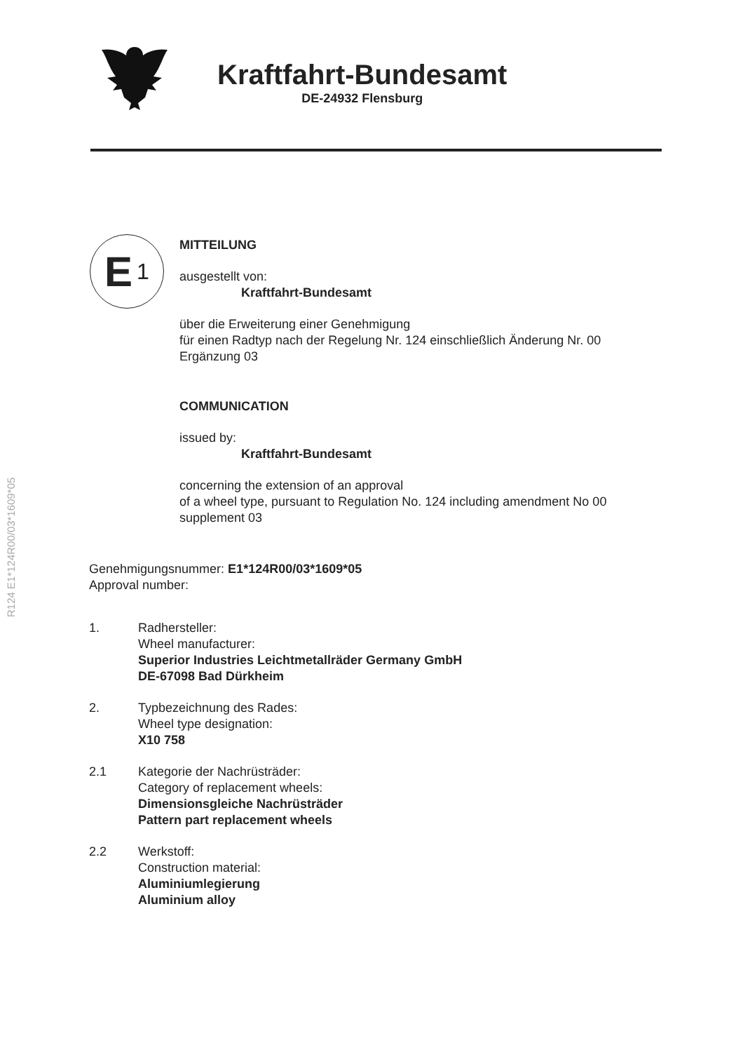R124 E1*124R00/03*1609*05
Kraftfahrt-Bundesamt
DE-24932 Flensburg
E 1
MITTEILUNG
ausgestellt von:
Kraftfahrt-Bundesamt
über die Erweiterung einer Genehmigung
für einen Radtyp nach der Regelung Nr. 124 einschließlich Änderung Nr. 00
Ergänzung 03
COMMUNICATION
issued by:
Kraftfahrt-Bundesamt
concerning the extension of an approval
of a wheel type, pursuant to Regulation No. 124 including amendment No 00
supplement 03
Genehmigungsnummer: E1*124R00/03*1609*05
Approval number:
1. Radhersteller:
Wheel manufacturer:
Superior Industries Leichtmetallräder Germany GmbH
DE-67098 Bad Dürkheim
2. Typbezeichnung des Rades:
Wheel type designation:
X10 758
2.1 Kategorie der Nachrüsträder:
Category of replacement wheels:
Dimensionsgleiche Nachrüsträder
Pattern part replacement wheels
2.2 Werkstoff:
Construction material:
Aluminiumlegierung
Aluminium alloy